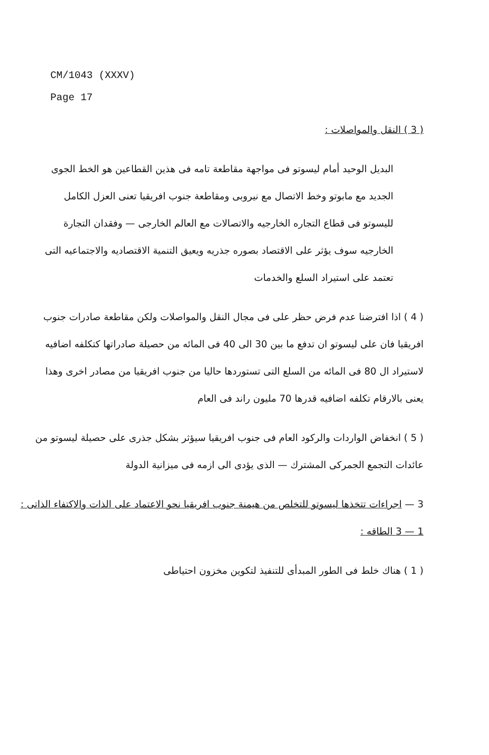CM/1043 (XXXV)
Page 17
( 3 ) النقل والمواصلات :
البديل الوحيد أمام ليسوتو فى مواجهة مقاطعة تامه فى هذين القطاعين هو الخط الجوى الجديد مع مابوتو وخط الاتصال مع نيروبى ومقاطعة جنوب افريقيا تعنى العزل الكامل لليسوتو فى قطاع التجاره الخارجيه والاتصالات مع العالم الخارجى — وفقدان التجارة الخارجيه سوف يؤثر على الاقتصاد بصوره جذريه ويعيق التنمية الاقتصاديه والاجتماعيه التى تعتمد على استيراد السلع والخدمات
( 4 ) اذا افترضنا عدم فرض حظر على فى مجال النقل والمواصلات ولكن مقاطعة صادرات جنوب افريقيا فان على ليسوتو ان تدفع ما بين 30 الى 40 فى المائه من حصيلة صادراتها كتكلفه اضافيه لاستيراد ال 80 فى المائه من السلع التى تستوردها حاليا من جنوب افريقيا من مصادر اخرى وهذا يعنى بالارقام تكلفه اضافيه قدرها 70 مليون راند فى العام
( 5 ) انخفاض الواردات والركود العام فى جنوب افريقيا سيؤثر بشكل جذرى على حصيلة ليسوتو من عائدات التجمع الجمركى المشترك — الذى يؤدى الى ازمه فى ميزانية الدولة
3 — اجراءات تتخذها ليسوتو للتخلص من هيمنة جنوب افريقيا نحو الاعتماد على الذات والاكتفاء الذاتى :
1 — 3 الطاقه :
( 1 ) هناك خلط فى الطور المبدأى للتنفيذ لتكوين مخزون احتياطى